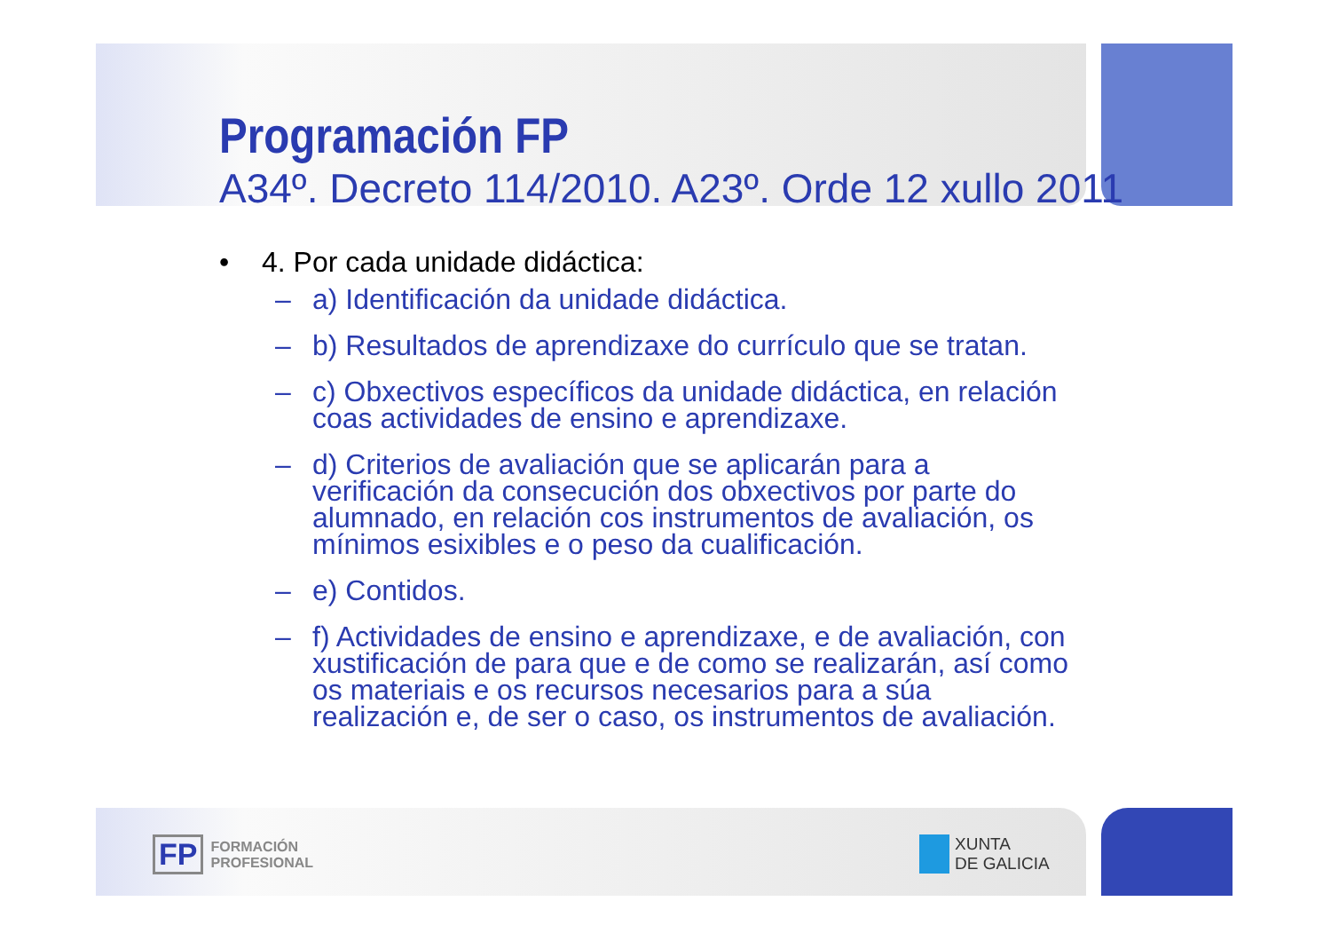Programación FP
A34º. Decreto 114/2010. A23º. Orde 12 xullo 2011
• 4. Por cada unidade didáctica:
– a) Identificación da unidade didáctica.
– b) Resultados de aprendizaxe do currículo que se tratan.
– c) Obxectivos específicos da unidade didáctica, en relación coas actividades de ensino e aprendizaxe.
– d) Criterios de avaliación que se aplicarán para a verificación da consecución dos obxectivos por parte do alumnado, en relación cos instrumentos de avaliación, os mínimos esixibles e o peso da cualificación.
– e) Contidos.
– f) Actividades de ensino e aprendizaxe, e de avaliación, con xustificación de para que e de como se realizarán, así como os materiais e os recursos necesarios para a súa realización e, de ser o caso, os instrumentos de avaliación.
FP
FORMACIÓN
PROFESIONAL
XUNTA
DE GALICIA